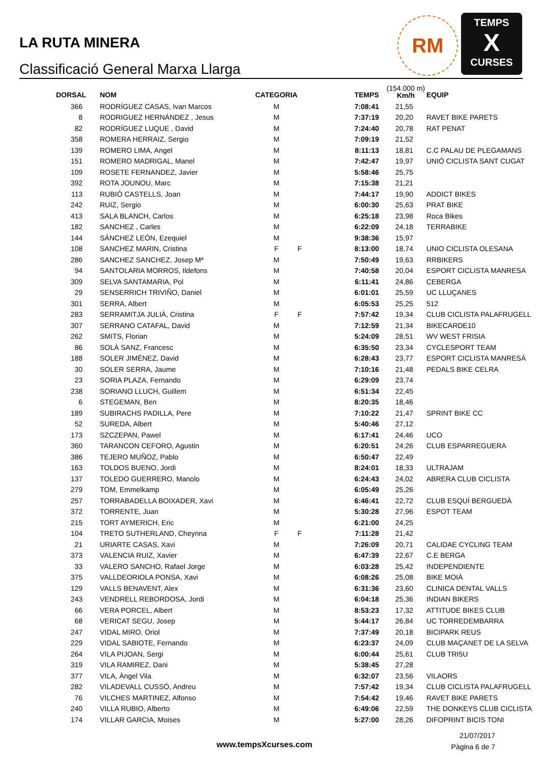LA RUTA MINERA
Classificació General Marxa Llarga
RM
TEMPS
X
CURSES
| DORSAL | NOM | CATEGORIA | | TEMPS | (154.000 m) Km/h | EQUIP |
| --- | --- | --- | --- | --- | --- | --- |
| 366 | RODRÍGUEZ CASAS, Ivan Marcos | M | | 7:08:41 | 21,55 | |
| 8 | RODRIGUEZ HERNÁNDEZ , Jesus | M | | 7:37:19 | 20,20 | RAVET BIKE PARETS |
| 82 | RODRÍGUEZ LUQUE , David | M | | 7:24:40 | 20,78 | RAT PENAT |
| 358 | ROMERA HERRAIZ, Sergio | M | | 7:09:19 | 21,52 | |
| 139 | ROMERO LIMA, Angel | M | | 8:11:13 | 18,81 | C.C PALAU DE PLEGAMANS |
| 151 | ROMERO MADRIGAL, Manel | M | | 7:42:47 | 19,97 | UNIÓ CICLISTA SANT CUGAT |
| 109 | ROSETE FERNANDEZ, Javier | M | | 5:58:46 | 25,75 | |
| 392 | ROTA JOUNOU, Marc | M | | 7:15:38 | 21,21 | |
| 113 | RUBIÓ CASTELLS, Joan | M | | 7:44:17 | 19,90 | ADDICT BIKES |
| 242 | RUIZ, Sergio | M | | 6:00:30 | 25,63 | PRAT BIKE |
| 413 | SALA BLANCH, Carlos | M | | 6:25:18 | 23,98 | Roca Bikes |
| 182 | SANCHEZ , Carles | M | | 6:22:09 | 24,18 | TERRABIKE |
| 144 | SÁNCHEZ LEÓN, Ezequiel | M | | 9:38:36 | 15,97 | |
| 108 | SANCHEZ MARIN, Cristina | F | F | 8:13:00 | 18,74 | UNIO CICLISTA OLESANA |
| 286 | SANCHEZ SANCHEZ, Josep Mª | M | | 7:50:49 | 19,63 | RRBIKERS |
| 94 | SANTOLARIA MORROS, Ildefons | M | | 7:40:58 | 20,04 | ESPORT CICLISTA MANRESA |
| 309 | SELVA SANTAMARIA, Pol | M | | 6:11:41 | 24,86 | CEBERGA |
| 29 | SENSERRICH TRIVIÑO, Daniel | M | | 6:01:01 | 25,59 | UC LLUÇANES |
| 301 | SERRA, Albert | M | | 6:05:53 | 25,25 | 512 |
| 283 | SERRAMITJA JULIÀ, Cristina | F | F | 7:57:42 | 19,34 | CLUB CICLISTA PALAFRUGELL |
| 307 | SERRANO CATAFAL, David | M | | 7:12:59 | 21,34 | BIKECARDE10 |
| 262 | SMITS, Florian | M | | 5:24:09 | 28,51 | WV WEST FRISIA |
| 86 | SOLÀ SANZ, Francesc | M | | 6:35:50 | 23,34 | CYCLESPORT TEAM |
| 188 | SOLER JIMÉNEZ, David | M | | 6:28:43 | 23,77 | ESPORT CICLISTA MANRESÀ |
| 30 | SOLER SERRA, Jaume | M | | 7:10:16 | 21,48 | PEDALS BIKE CELRA |
| 23 | SORIA PLAZA, Fernando | M | | 6:29:09 | 23,74 | |
| 238 | SORIANO LLUCH, Guillem | M | | 6:51:34 | 22,45 | |
| 6 | STEGEMAN, Ben | M | | 8:20:35 | 18,46 | |
| 189 | SUBIRACHS PADILLA, Pere | M | | 7:10:22 | 21,47 | SPRINT BIKE CC |
| 52 | SUREDA, Albert | M | | 5:40:46 | 27,12 | |
| 173 | SZCZEPAN, Pawel | M | | 6:17:41 | 24,46 | UCO |
| 360 | TARANCON CEFORO, Agustin | M | | 6:20:51 | 24,26 | CLUB ESPARREGUERA |
| 386 | TEJERO MUÑOZ, Pablo | M | | 6:50:47 | 22,49 | |
| 163 | TOLDOS BUENO, Jordi | M | | 8:24:01 | 18,33 | ULTRAJAM |
| 137 | TOLEDO GUERRERO, Manolo | M | | 6:24:43 | 24,02 | ABRERA CLUB CICLISTA |
| 279 | TOM, Emmelkamp | M | | 6:05:49 | 25,26 | |
| 257 | TORRABADELLA BOIXADER, Xavi | M | | 6:46:41 | 22,72 | CLUB ESQUÍ BERGUEDÀ |
| 372 | TORRENTE, Juan | M | | 5:30:28 | 27,96 | ESPOT TEAM |
| 215 | TORT AYMERICH, Eric | M | | 6:21:00 | 24,25 | |
| 104 | TRETO SUTHERLAND, Cheynna | F | F | 7:11:28 | 21,42 | |
| 21 | URIARTE CASAS, Xavi | M | | 7:26:09 | 20,71 | CALIDAE CYCLING TEAM |
| 373 | VALENCIA RUIZ, Xavier | M | | 6:47:39 | 22,67 | C.E BERGA |
| 33 | VALERO SANCHO, Rafael Jorge | M | | 6:03:28 | 25,42 | INDEPENDIENTE |
| 375 | VALLDEORIOLA PONSA, Xavi | M | | 6:08:26 | 25,08 | BIKE MOIÀ |
| 129 | VALLS BENAVENT, Alex | M | | 6:31:36 | 23,60 | CLINICA DENTAL VALLS |
| 243 | VENDRELL REBORDOSA, Jordi | M | | 6:04:18 | 25,36 | INDIAN BIKERS |
| 66 | VERA PORCEL, Albert | M | | 8:53:23 | 17,32 | ATTITUDE BIKES CLUB |
| 68 | VERICAT SEGU, Josep | M | | 5:44:17 | 26,84 | UC TORREDEMBARRA |
| 247 | VIDAL MIRO, Oriol | M | | 7:37:49 | 20,18 | BICIPARK REUS |
| 229 | VIDAL SABIOTE, Fernando | M | | 6:23:37 | 24,09 | CLUB MAÇANET DE LA SELVA |
| 264 | VILA PIJOAN, Sergi | M | | 6:00:44 | 25,61 | CLUB TRI5U |
| 319 | VILA RAMIREZ, Dani | M | | 5:38:45 | 27,28 | |
| 377 | VILA, Àngel Vila | M | | 6:32:07 | 23,56 | VILAORS |
| 282 | VILADEVALL CUSSÓ, Andreu | M | | 7:57:42 | 19,34 | CLUB CICLISTA PALAFRUGELL |
| 76 | VILCHES MARTINEZ, Alfonso | M | | 7:54:42 | 19,46 | RAVET BIKE PARETS |
| 240 | VILLA RUBIO, Alberto | M | | 6:49:06 | 22,59 | THE DONKEYS CLUB CICLISTA |
| 174 | VILLAR GARCIA, Moises | M | | 5:27:00 | 28,26 | DIFOPRINT BICIS TONI |
www.tempsXcurses.com
21/07/2017
Pàgina 6 de 7